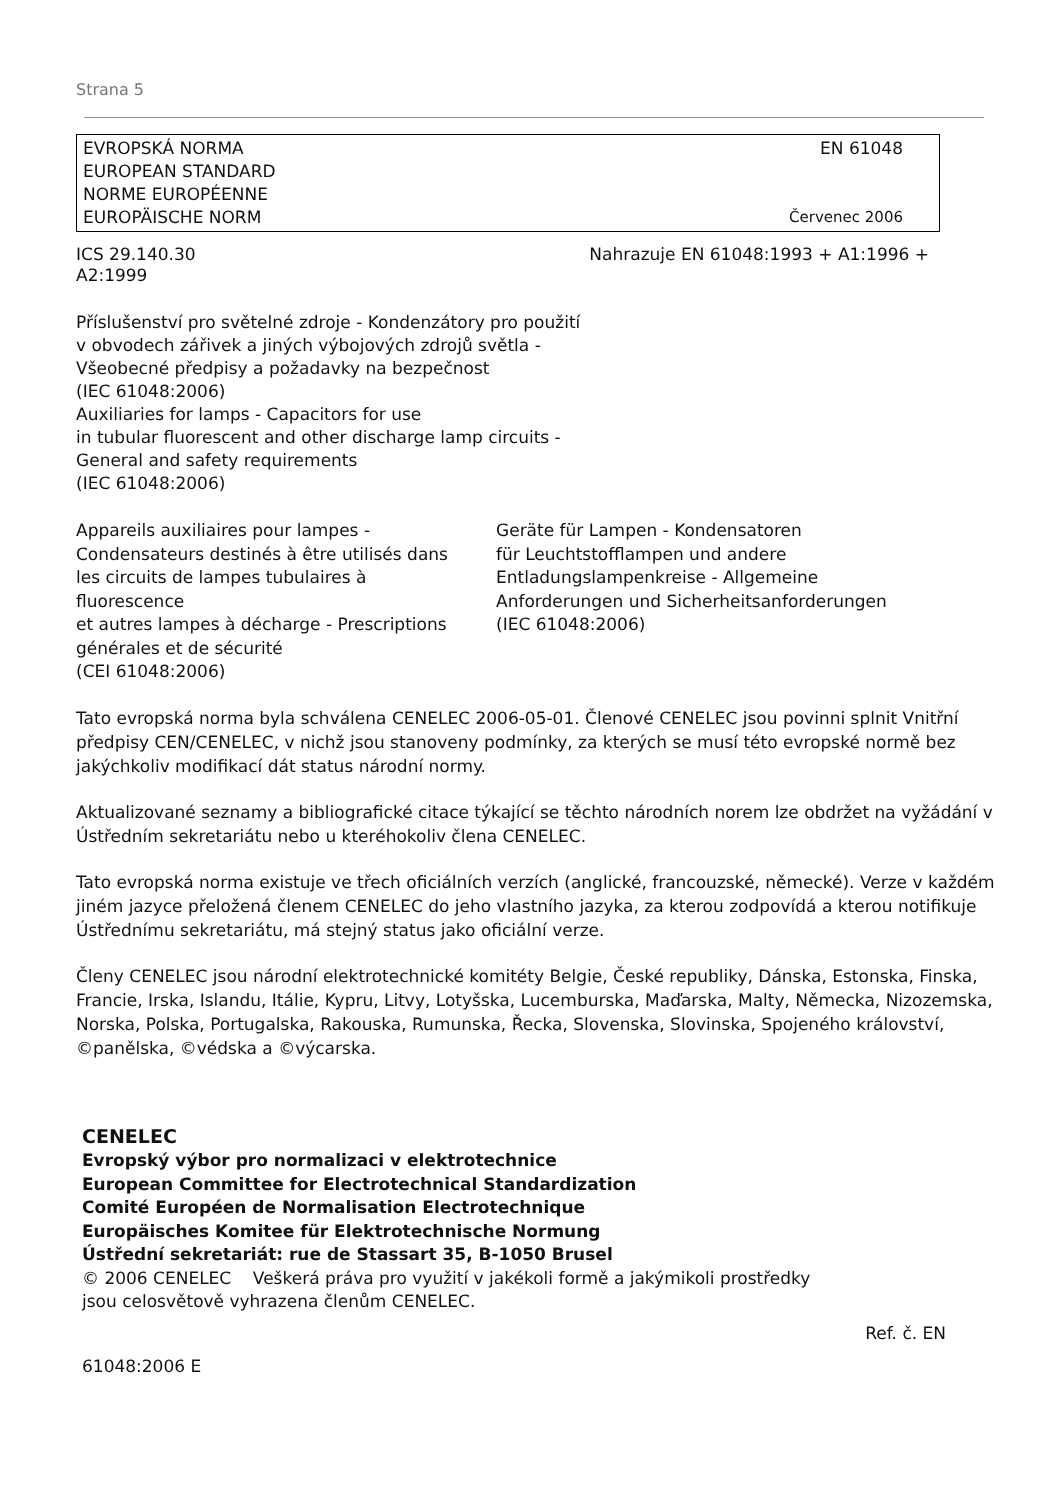Strana 5
EVROPSKÁ NORMA
EUROPEAN STANDARD
NORME EUROPÉENNE
EUROPÄISCHE NORM
EN 61048
Červenec 2006
ICS 29.140.30 Nahrazuje EN 61048:1993 + A1:1996 +
A2:1999
Příslušenství pro světelné zdroje - Kondenzátory pro použití
v obvodech zářivek a jiných výbojových zdrojů světla -
Všeobecné předpisy a požadavky na bezpečnost
(IEC 61048:2006)
Auxiliaries for lamps - Capacitors for use
in tubular fluorescent and other discharge lamp circuits -
General and safety requirements
(IEC 61048:2006)
Appareils auxiliaires pour lampes -
Condensateurs destinés à être utilisés dans
les circuits de lampes tubulaires à
fluorescence
et autres lampes à décharge - Prescriptions
générales et de sécurité
(CEI 61048:2006)
Geräte für Lampen - Kondensatoren
für Leuchtstofflampen und andere
Entladungslampenkreise - Allgemeine
Anforderungen und Sicherheitsanforderungen
(IEC 61048:2006)
Tato evropská norma byla schválena CENELEC 2006-05-01. Členové CENELEC jsou povinni splnit Vnitřní předpisy CEN/CENELEC, v nichž jsou stanoveny podmínky, za kterých se musí této evropské normě bez jakýchkoliv modifikací dát status národní normy.
Aktualizované seznamy a bibliografické citace týkající se těchto národních norem lze obdržet na vyžádání v Ústředním sekretariátu nebo u kteréhokoliv člena CENELEC.
Tato evropská norma existuje ve třech oficiálních verzích (anglické, francouzské, německé). Verze v každém jiném jazyce přeložená členem CENELEC do jeho vlastního jazyka, za kterou zodpovídá a kterou notifikuje Ústřednímu sekretariátu, má stejný status jako oficiální verze.
Členy CENELEC jsou národní elektrotechnické komitéty Belgie, České republiky, Dánska, Estonska, Finska, Francie, Irska, Islandu, Itálie, Kypru, Litvy, Lotyšska, Lucemburska, Maďarska, Malty, Německa, Nizozemska, Norska, Polska, Portugalska, Rakouska, Rumunska, Řecka, Slovenska, Slovinska, Spojeného království, ©panělska, ©védska a ©výcarska.
CENELEC
Evropský výbor pro normalizaci v elektrotechnice
European Committee for Electrotechnical Standardization
Comité Européen de Normalisation Electrotechnique
Europäisches Komitee für Elektrotechnische Normung
Ústřední sekretariát: rue de Stassart 35, B-1050 Brusel
© 2006 CENELEC Veškerá práva pro využití v jakékoli formě a jakýmikoli prostředky
jsou celosvětově vyhrazena členům CENELEC.
Ref. č. EN
61048:2006 E